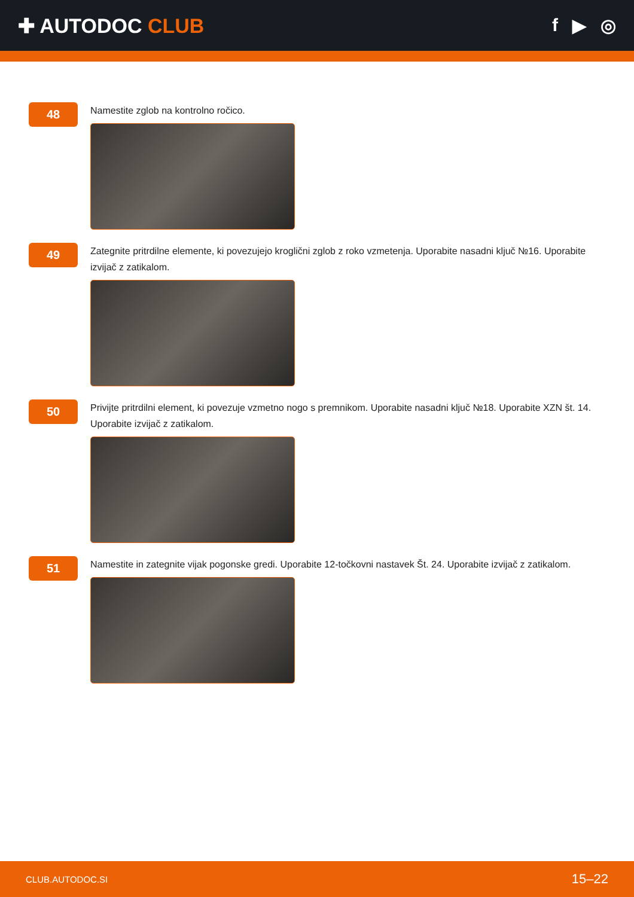✚ AUTODOC CLUB f ▶ ◎
48
Namestite zglob na kontrolno ročico.
49
Zategnite pritrdilne elemente, ki povezujejo kroglični zglob z roko vzmetenja. Uporabite nasadni ključ №16. Uporabite izvijač z zatikalom.
50
Privijte pritrdilni element, ki povezuje vzmetno nogo s premnikom. Uporabite nasadni ključ №18. Uporabite XZN št. 14. Uporabite izvijač z zatikalom.
51
Namestite in zategnite vijak pogonske gredi. Uporabite 12-točkovni nastavek Št. 24. Uporabite izvijač z zatikalom.
CLUB.AUTODOC.SI 15–22